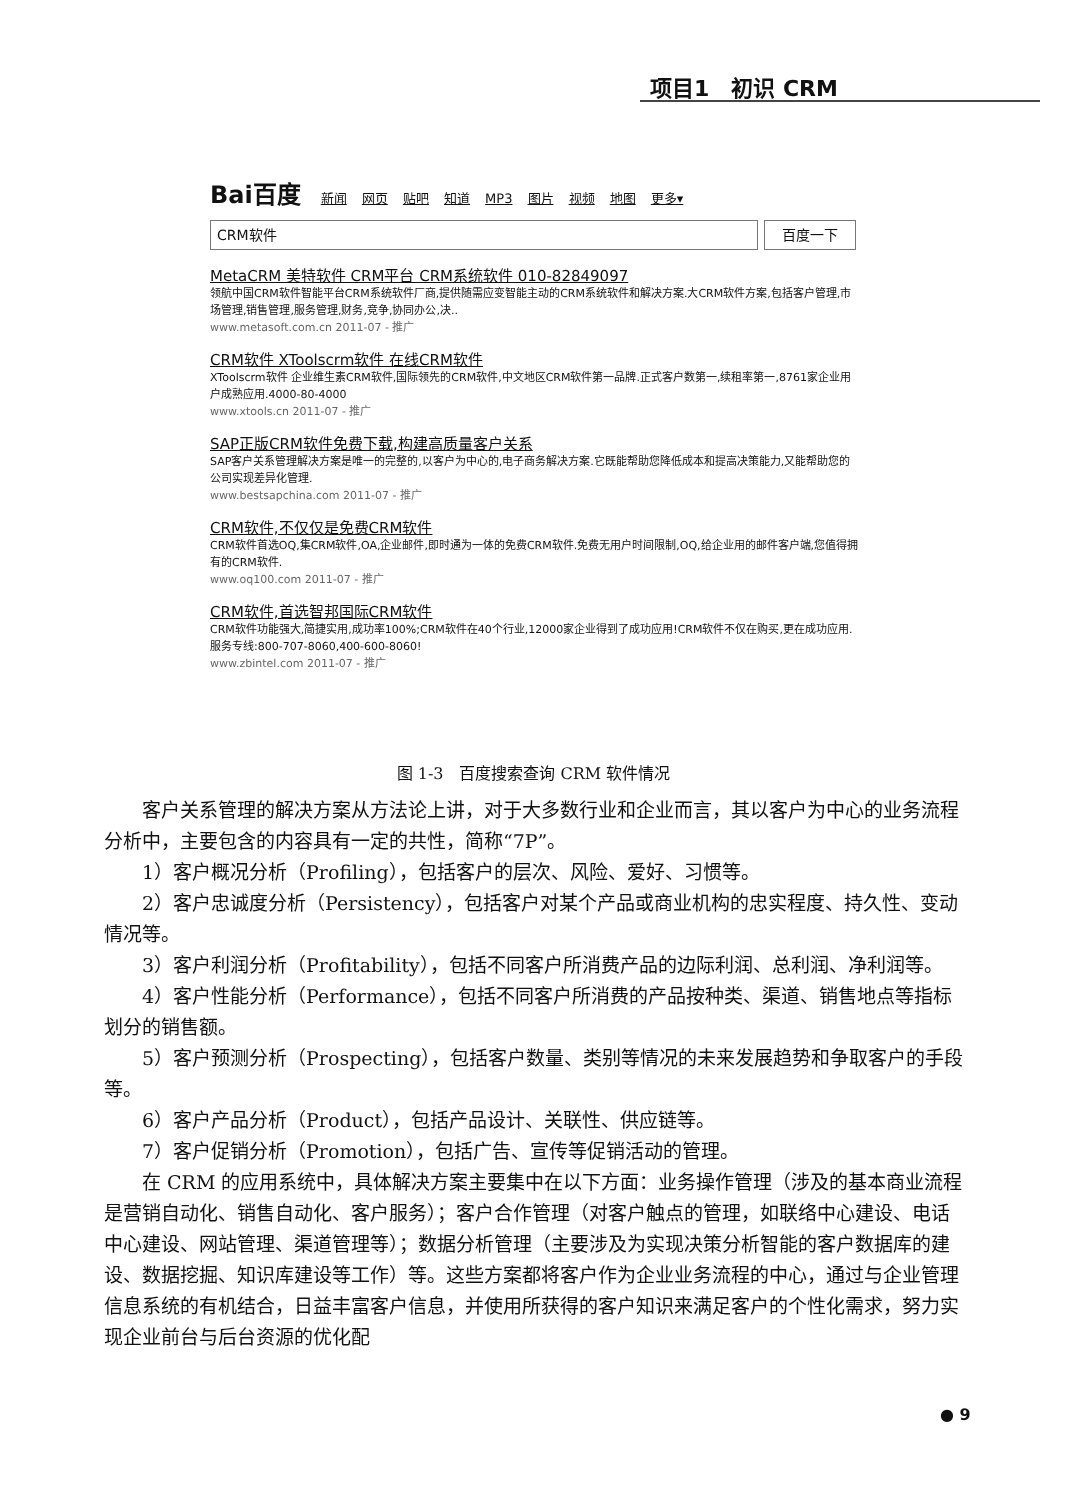项目1　初识 CRM
Bai百度 新闻 网页 贴吧 知道 MP3 图片 视频 地图 更多▾
CRM软件 百度一下
MetaCRM 美特软件 CRM平台 CRM系统软件 010-82849097
领航中国CRM软件智能平台CRM系统软件厂商,提供随需应变智能主动的CRM系统软件和解决方案.大CRM软件方案,包括客户管理,市场管理,销售管理,服务管理,财务,竞争,协同办公,决..
www.metasoft.com.cn 2011-07 - 推广
CRM软件 XToolscrm软件 在线CRM软件
XToolscrm软件 企业维生素CRM软件,国际领先的CRM软件,中文地区CRM软件第一品牌.正式客户数第一,续租率第一,8761家企业用户成熟应用.4000-80-4000
www.xtools.cn 2011-07 - 推广
SAP正版CRM软件免费下载,构建高质量客户关系
SAP客户关系管理解决方案是唯一的完整的,以客户为中心的,电子商务解决方案.它既能帮助您降低成本和提高决策能力,又能帮助您的公司实现差异化管理.
www.bestsapchina.com 2011-07 - 推广
CRM软件,不仅仅是免费CRM软件
CRM软件首选OQ,集CRM软件,OA,企业邮件,即时通为一体的免费CRM软件.免费无用户时间限制,OQ,给企业用的邮件客户端,您值得拥有的CRM软件.
www.oq100.com 2011-07 - 推广
CRM软件,首选智邦国际CRM软件
CRM软件功能强大,简捷实用,成功率100%;CRM软件在40个行业,12000家企业得到了成功应用!CRM软件不仅在购买,更在成功应用.服务专线:800-707-8060,400-600-8060!
www.zbintel.com 2011-07 - 推广
图 1-3　百度搜索查询 CRM 软件情况
客户关系管理的解决方案从方法论上讲，对于大多数行业和企业而言，其以客户为中心的业务流程分析中，主要包含的内容具有一定的共性，简称“7P”。
1）客户概况分析（Profiling），包括客户的层次、风险、爱好、习惯等。
2）客户忠诚度分析（Persistency），包括客户对某个产品或商业机构的忠实程度、持久性、变动情况等。
3）客户利润分析（Profitability），包括不同客户所消费产品的边际利润、总利润、净利润等。
4）客户性能分析（Performance），包括不同客户所消费的产品按种类、渠道、销售地点等指标划分的销售额。
5）客户预测分析（Prospecting），包括客户数量、类别等情况的未来发展趋势和争取客户的手段等。
6）客户产品分析（Product），包括产品设计、关联性、供应链等。
7）客户促销分析（Promotion），包括广告、宣传等促销活动的管理。
在 CRM 的应用系统中，具体解决方案主要集中在以下方面：业务操作管理（涉及的基本商业流程是营销自动化、销售自动化、客户服务）；客户合作管理（对客户触点的管理，如联络中心建设、电话中心建设、网站管理、渠道管理等）；数据分析管理（主要涉及为实现决策分析智能的客户数据库的建设、数据挖掘、知识库建设等工作）等。这些方案都将客户作为企业业务流程的中心，通过与企业管理信息系统的有机结合，日益丰富客户信息，并使用所获得的客户知识来满足客户的个性化需求，努力实现企业前台与后台资源的优化配
● 9